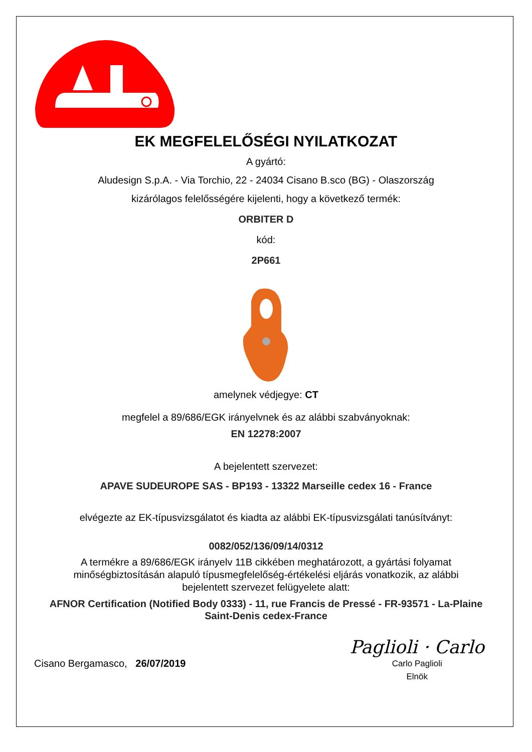EK MEGFELELŐSÉGI NYILATKOZAT
A gyártó:
Aludesign S.p.A. - Via Torchio, 22 - 24034 Cisano B.sco (BG) - Olaszország
kizárólagos felelősségére kijelenti, hogy a következő termék:
ORBITER D
kód:
2P661
amelynek védjegye: CT
megfelel a 89/686/EGK irányelvnek és az alábbi szabványoknak:
EN 12278:2007
A bejelentett szervezet:
APAVE SUDEUROPE SAS - BP193 - 13322 Marseille cedex 16 - France
elvégezte az EK-típusvizsgálatot és kiadta az alábbi EK-típusvizsgálati tanúsítványt:
0082/052/136/09/14/0312
A termékre a 89/686/EGK irányelv 11B cikkében meghatározott, a gyártási folyamat minőségbiztosításán alapuló típusmegfelelőség-értékelési eljárás vonatkozik, az alábbi bejelentett szervezet felügyelete alatt:
AFNOR Certification (Notified Body 0333) - 11, rue Francis de Pressé - FR-93571 - La-Plaine Saint-Denis cedex-France
Cisano Bergamasco, 26/07/2019
Paglioli · Carlo
Carlo Paglioli
Elnök